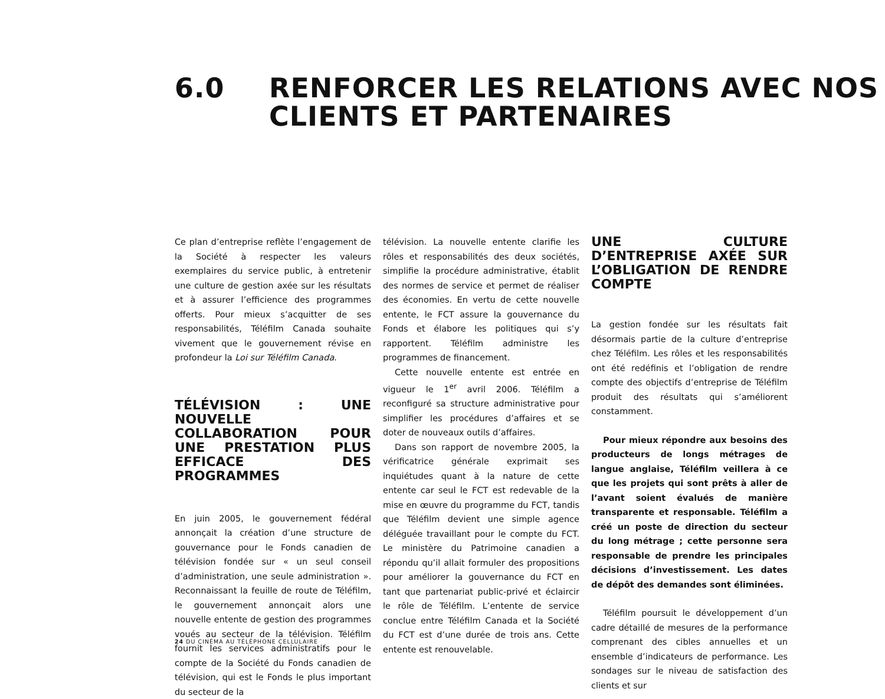6.0 RENFORCER LES RELATIONS AVEC NOS
CLIENTS ET PARTENAIRES
Ce plan d’entreprise reflète l’engagement de la Société à respecter les valeurs exemplaires du service public, à entretenir une culture de gestion axée sur les résultats et à assurer l’efficience des programmes offerts. Pour mieux s’acquitter de ses responsabilités, Téléfilm Canada souhaite vivement que le gouvernement révise en profondeur la Loi sur Téléfilm Canada.
TÉLÉVISION : UNE NOUVELLE COLLABORATION POUR UNE PRESTATION PLUS EFFICACE DES PROGRAMMES
En juin 2005, le gouvernement fédéral annonçait la création d’une structure de gouvernance pour le Fonds canadien de télévision fondée sur « un seul conseil d’administration, une seule administration ». Reconnaissant la feuille de route de Téléfilm, le gouvernement annonçait alors une nouvelle entente de gestion des programmes voués au secteur de la télévision. Téléfilm fournit les services administratifs pour le compte de la Société du Fonds canadien de télévision, qui est le Fonds le plus important du secteur de la
télévision. La nouvelle entente clarifie les rôles et responsabilités des deux sociétés, simplifie la procédure administrative, établit des normes de service et permet de réaliser des économies. En vertu de cette nouvelle entente, le FCT assure la gouvernance du Fonds et élabore les politiques qui s’y rapportent. Téléfilm administre les programmes de financement.
Cette nouvelle entente est entrée en vigueur le 1<sup>er</sup> avril 2006. Téléfilm a reconfiguré sa structure administrative pour simplifier les procédures d’affaires et se doter de nouveaux outils d’affaires.
Dans son rapport de novembre 2005, la vérificatrice générale exprimait ses inquiétudes quant à la nature de cette entente car seul le FCT est redevable de la mise en œuvre du programme du FCT, tandis que Téléfilm devient une simple agence déléguée travaillant pour le compte du FCT. Le ministère du Patrimoine canadien a répondu qu’il allait formuler des propositions pour améliorer la gouvernance du FCT en tant que partenariat public-privé et éclaircir le rôle de Téléfilm. L’entente de service conclue entre Téléfilm Canada et la Société du FCT est d’une durée de trois ans. Cette entente est renouvelable.
UNE CULTURE D’ENTREPRISE AXÉE SUR L’OBLIGATION DE RENDRE COMPTE
La gestion fondée sur les résultats fait désormais partie de la culture d’entreprise chez Téléfilm. Les rôles et les responsabilités ont été redéfinis et l’obligation de rendre compte des objectifs d’entreprise de Téléfilm produit des résultats qui s’améliorent constamment.
Pour mieux répondre aux besoins des producteurs de longs métrages de langue anglaise, Téléfilm veillera à ce que les projets qui sont prêts à aller de l’avant soient évalués de manière transparente et responsable. Téléfilm a créé un poste de direction du secteur du long métrage ; cette personne sera responsable de prendre les principales décisions d’investissement. Les dates de dépôt des demandes sont éliminées.
Téléfilm poursuit le développement d’un cadre détaillé de mesures de la performance comprenant des cibles annuelles et un ensemble d’indicateurs de performance. Les sondages sur le niveau de satisfaction des clients et sur
24 DU CINÉMA AU TÉLÉPHONE CELLULAIRE